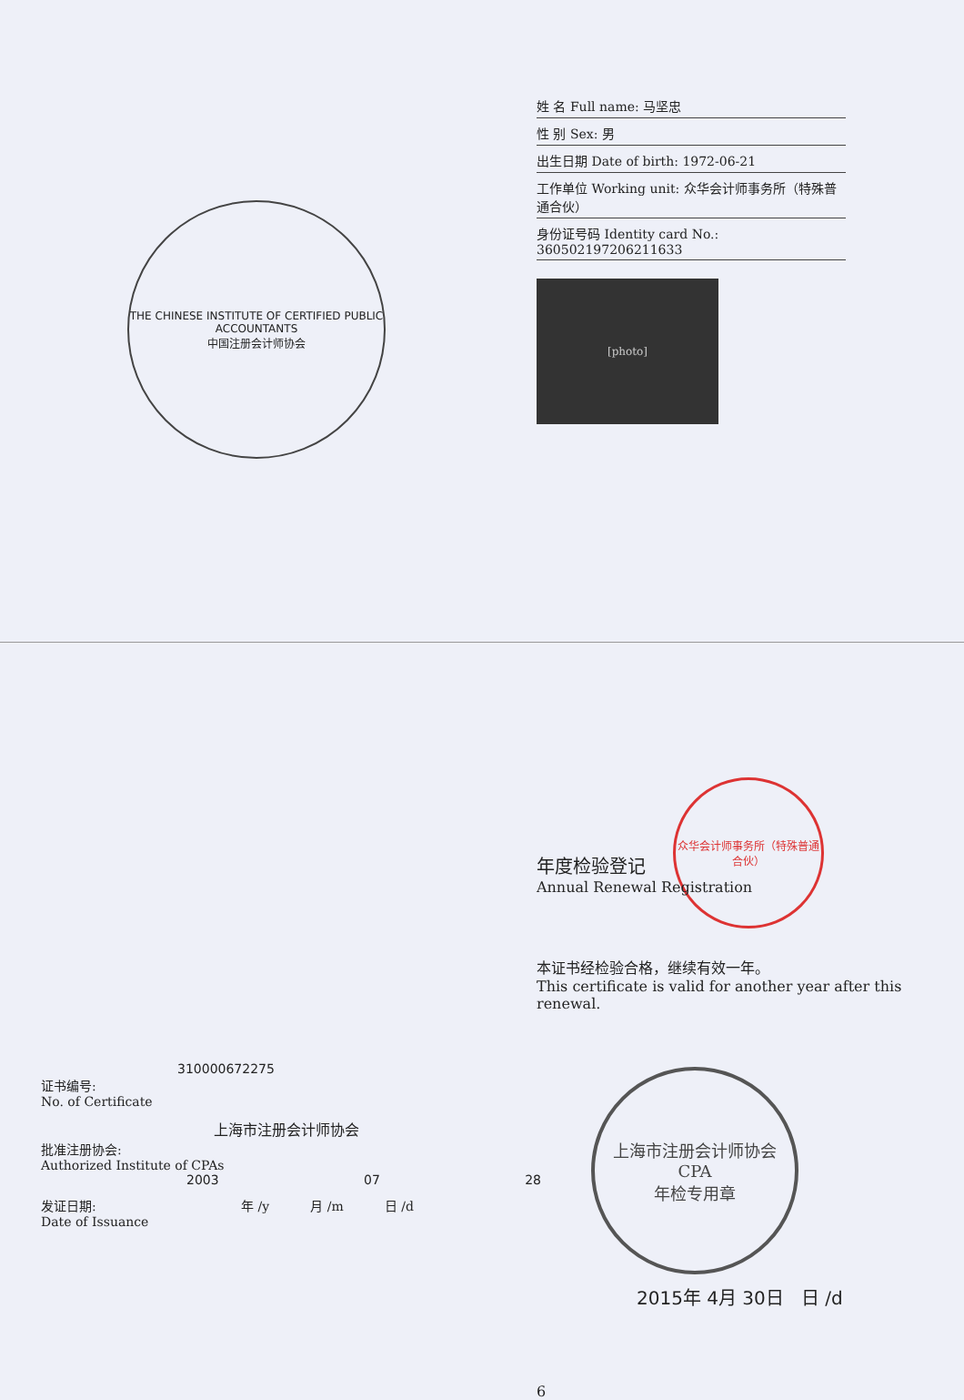THE CHINESE INSTITUTE OF CERTIFIED PUBLIC ACCOUNTANTS
中国注册会计师协会
姓 名 Full name: 马坚忠
性 别 Sex: 男
出生日期 Date of birth: 1972-06-21
工作单位 Working unit: 众华会计师事务所（特殊普通合伙）
身份证号码 Identity card No.: 360502197206211633
[photo]
310000672275
证书编号:
No. of Certificate
上海市注册会计师协会
批准注册协会:
Authorized Institute of CPAs
2003 07 28
发证日期:
Date of Issuance
年 /y 月 /m 日 /d
年度检验登记
Annual Renewal Registration
众华会计师事务所（特殊普通合伙）
本证书经检验合格，继续有效一年。
This certificate is valid for another year after this renewal.
上海市注册会计师协会
CPA
年检专用章
2015年 4月 30日 日 /d
6